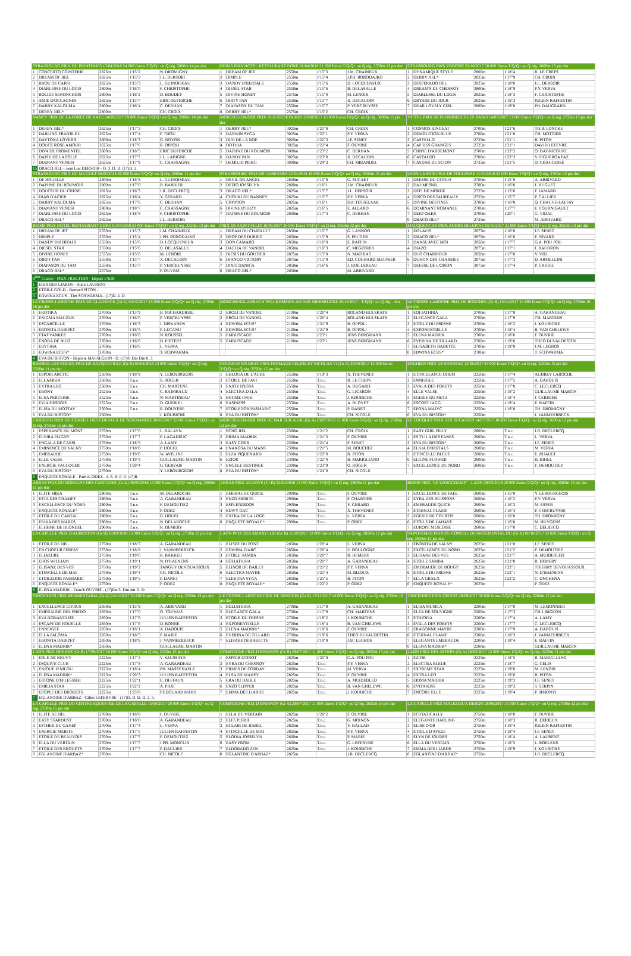| STRASBOURG PRIX DU PRINTEMPS 15/04/2018 24 000 Euros T/Q/Q+ ou Q rég. 2800m 14 pts dur | | | | | REIMS PRIX HOTEL RESTAURANT DORE 01/04/2018 21 000 Euros T/Q/Q+ ou Q rég. 2550m 13 pts dur | | | | | STRASBOURG PRIX PODOSIS 22/10/2017 20 000 Euros T/Q/Q+ ou Q rég. 2800m 15 pts dur | | | | |
| 1 | CONCERTO COINTERIE | 2825m | 1'15"2 | N. DROMIGNY | 1 | DREAM OF JET | 2550m | 1'15"3 | J.M. CHAINEUX | 1 | DYNAMIQUE STYLE | 2800m | 1'18"4 | R. LE CREPS |
| 2 | DREAM OF JIEL | 2825m | 1'15"3 | J.L. DERSOIR | 2 | DIMPLE | 2550m | 1'15"4 | J.PH. BORODAJKO | 2 | DERBY JIEL* | 2825m | 1'17"9 | CH. CROIX |
| 3 | BIJOU DE CARSI | 2825m | 1'15"3 | L. GUINOISEAU | 3 | DANDY D'HERTALS | 2550m | 1'15"6 | D. LOCQUENEUX | 3 | DESPERADO JIEL | 2825m | 1'18"0 | J.L. DERSOIR |
| 4 | DIABLESSE DU LOGIS | 2800m | 1'16"0 | F. CHRISTOPHE | 4 | DIESEL STAR | 2550m | 1'15"6 | B. DELASALLE | 4 | DREAM'S DU CHESNOY | 2800m | 1'18"9 | P.Y. VERVA |
| 5 | BOLIDE SENONCHOIS | 2800m | 1'16"2 | D. BOUDET | 5 | DIVINE HONEY | 2575m | 1'15"0 | M. LENOIR | 5 | DIABLESSE DU LOGIS | 2825m | 1'18"3 | F. CHRISTOPHE |
| 6 | AMIE D'OCCAGNES | 2825m | 1'15"7 | ERIC DUPERCHE | 6 | DIRTY PAN | 2550m | 1'15"7 | X. DECAUDIN | 6 | DRYADE DU JOUR | 2825m | 1'18"3 | JULIEN RAFFESTIN |
| 7 | DARBY KALOUMA | 2800m | 1'16"4 | C. DERHAN | 7 | DIAPASON DU TAM | 2550m | 1'15"7 | P. VERCRUYSSE | 7 | DEAR LOVELY GIRL | 2800m | 1'19"0 | PH. DAUGEARD |
| 0 | DERBY JIEL* | 2800m | | CH. CROIX | 8 | DERBY JIEL* | 2575m | 1'15"2 | CH. CROIX | | | | | |
| NANCY PRIX DE LA FORET DE HAYE 24/09/2017 19 000 Euros T/Q/Q+ ou Q rég. 2600m 14 pts dur | | | | | MONTIER-EN-DER PRIX DES SOCIETAIRES 20/08/2017 13 000 Euros T/Q/Q+ ou Q rég. 3000m 11 pts dur | | | | | VITTEL PRIX DE PLOMBIERES LES BAINS 14/07/2017 13 000 Euros T/Q/Q+ ou Q rég. 2725m 13 pts dur | | | | |
| 1 | DERBY JIEL* | 2625m | 1'17"3 | CH. CROIX | 1 | DERBY JIEL* | 3025m | 1'21"8 | CH. CROIX | 1 | COSMOS RINGEAT | 2700m | 1'21"6 | TH.R. LONCKE |
| 2 | DARLING FRANBLEU | 2625m | 1'17"4 | P. TIJOU | 2 | DARWIN SYGA | 3025m | 1'22"1 | P.Y. VERVA | 2 | DEMOLITION BLUE | 2700m | 1'21"6 | CH. MOTTIER |
| 3 | DAYTONA LOVER'S | 2600m | 1'18"3 | G. NOYON | 3 | DIDI DE LA NOE | 3025m | 1'22"3 | J.F. SENET | 3 | CASTELLO | 2725m | 1'21"1 | B. PITON |
| 4 | DOUCE ROSE AMOUR | 2625m | 1'17"6 | R. OPPOLI | 4 | DOTHIA | 3025m | 1'22"4 | F. OUVRIE | 4 | CAP DES GRANGES | 2725m | 1'21"1 | DAVID LEFEVRE |
| 5 | DIVA DE FROMENTEL | 2600m | 1'18"5 | ERIC DUPERCHE | 5 | DAPHNE DU ROUMOIS | 3000m | 1'23"2 | C. DERHAN | 5 | CHIPIE D'ABBEMONT | 2700m | 1'22"2 | O. DAGNICOURT |
| 6 | DAISY DE LA FOLIE | 2625m | 1'17"7 | J.L. LABIGNE | 6 | DANDY PAN | 3025m | 1'23"0 | X. DECAUDIN | 6 | CASTALDO | 2700m | 1'22"3 | V. FIGUEROA PAZ |
| 7 | DIAMANT VENESI | 2625m | 1'17"9 | C. CHASSAGNE | 7 | DEMILIO PIERJI | 3000m | 1'24"3 | CH. MIRANDEL | 7 | CASDAR DU SCION | 2725m | 1'21"5 | O. CHAUCESSE |
| 15 | DRACO JIEL - Jean Luc DERSOIR - D. 3. D. D. (17)D. 2. | | | | | | | | | | | | | |
| STRASBOURG PRIX DU MUGUET 08/05/2018 20 000 Euros T/Q/Q+ ou Q rég. 2800m 11 pts dur | | | | | STRASBOURG PRIX DE VARENNES 22/04/2018 16 000 Euros T/Q/Q+ ou Q rég. 2800m 15 pts dur | | | | | LYON LA SOIE PRIX DE TOULOUSE 11/04/2018 22 000 Euros T/Q/Q+ ou Q rég. 2700m 12 pts dur | | | | |
| 1 | DE HOUELLE | 2800m | 1'16"8 | L. GUINOISEAU | 1 | DEVIL OR ANGEL | 2800m | 1'15"8 | G. SUCAET | 1 | DEESSE DU CITRUS | 2700m | 1'15"8 | A. ABRIVARD |
| 2 | DAPHNE DU ROUMOIS | 2800m | 1'17"0 | B. BARBIER | 2 | DEZIO JOSSELYN | 2800m | 1'16"1 | J.M. CHAINEUX | 2 | DAUMESNIL | 2700m | 1'16"0 | J. HUGUET |
| 3 | DOUCEUR DU CHENE | 2825m | 1'16"3 | J.R. DECLERCQ | 3 | DRACO JIEL* | 2825m | 1'15"7 | J.L. DERSOIR | 3 | DEFI DE MORGE | 2725m | 1'15"6 | F. JAMARD |
| 4 | DJAB D'ACIER | 2825m | 1'16"4 | Y. GERARD | 4 | CHOUKI DU BANNEY | 2825m | 1'15"7 | P.Y. VERVA | 4 | DISCO DES TAUREAUX | 2725m | 1'15"7 | P. CALLIER |
| 5 | DARBY KALOUMA | 2825m | 1'17"6 | C. DERHAN | 5 | CRYPTON | 2825m | 1'16"1 | D.P. TESSELAAR | 5 | DIVINE DESTINEE | 2700m | 1'16"8 | Q. CHAUVE-LAFFAY |
| 6 | DIAMANT VENESI | 2800m | 1'18"7 | C. CHASSAGNE | 6 | DIVINE D'URZY | 2825m | 1'16"5 | E. ALLARD | 6 | DOMINANT ROMANEE | 2700m | 1'17"7 | E. FOURNIGAULT |
| 7 | DIABLESSE DU LOGIS | 2825m | 1'18"8 | F. CHRISTOPHE | 7 | DAPHNE DU ROUMOIS | 2800m | 1'17"4 | C. DERHAN | 7 | DEEP OAKS | 2700m | 1'20"1 | G. VIDAL |
| 0 | DRACO JIEL* | 2825m | | J.L. DERSOIR | | | | | | 0 | DRACO JIEL* | 2725m | | M. ABRIVARD |
| REIMS PRIX HOTEL RESTAURANT DORE 01/04/2018 21 000 Euros T/Q/Q+ ou Q rég. 2550m 13 pts dur | | | | | PRIX DE SAINT FELIX 16/05/2017 35 000 Euros T/Q/Q+ ou Q rég. 2850m 12 pts dur | | | | | MAUQUENCHY PRIX ANDRE DELEPINE 05/05/2017 21 000 Euros T/Q/Q+ ou Q rég. 2850m 13 pts dur | | | | |
| 1 | DREAM OF JET | 2550m | 1'15"3 | J.M. CHAINEUX | 1 | DREAM DU CHATAULT | 2850m | 1'15"7 | G. LANNOO | 1 | DOLAVIS | 2875m | 1'16"6 | J.F. SENET |
| 2 | DIMPLE | 2550m | 1'15"4 | J.PH. BORODAJKO | 2 | DROP DES DURIEZ | 2850m | 1'15"9 | S. PELTIER | 2 | DRACO JIEL* | 2875m | 1'16"6 | F. NIVARD |
| 3 | DANDY D'HERTALS | 2550m | 1'15"6 | D. LOCQUENEUX | 3 | DON CAMARO | 2850m | 1'16"0 | E. RAFFIN | 3 | DANSE AVEC MOI | 2850m | 1'17"7 | G.A. POU POU |
| 4 | DIESEL STAR | 2550m | 1'15"6 | B. DELASALLE | 4 | DAELIA DE VANDEL | 2850m | 1'16"3 | C. MEGISSIER | 4 | DIAZO | 2875m | 1'17"1 | J. BAUDRON |
| 5 | DIVINE HONEY | 2575m | 1'15"0 | M. LENOIR | 5 | DIESIS DU GOUTIER | 2875m | 1'15"8 | N. MATHIAS | 5 | DUO CHARMEUR | 2850m | 1'17"8 | V. VIEL |
| 6 | DIRTY PAN | 2550m | 1'15"7 | X. DECAUDIN | 6 | DJANGO VICTORY | 2875m | 1'15"9 | ED. COUBARD-MEUNIER | 6 | DUSTIN DES CHARMES | 2875m | 1'17"3 | D. ARMELLINI |
| 7 | DIAPASON DU TAM | 2550m | 1'15"7 | P. VERCRUYSSE | 7 | DIXIT DANICA | 2850m | 1'16"6 | J. BOILLEREAU | 7 | DEESSE DE L'OISON | 2875m | 1'17"4 | P. CASTEL |
| 0 | DRACO JIEL* | 2575m | | F. OUVRIE | 0 | DRACO JIEL* | 2850m | | M. ABRIVARD | | | | | |
| 8<sup>ème</sup> Course - PRIX FRACTION - Départ 17h30 | | | | | | | | | | | | | | |
| 1 | ERIA DES LIARDS - Alain LAURENT - | | | | | | | | | | | | | |
| 2 | ETOILE GOLD - Bernard PITON - | | | | | | | | | | | | | |
| 3 | EDWINA ECUS - Tim SCHWARMA - (17)D. 4. D. | | | | | | | | | | | | | |
| LE CROISE-LAROCHE PRIX DE GLADBECK (Gr A) 04/12/2017 15 000 Euros T/Q/Q+ ou Q rég. 2700m 16 pts dur | | | | | MONCHENGLADBACH WILLKOMMEN AN DER NIERSBUCKE 25/11/2017 - T/Q/Q+ ou Q rég. - dur | | | | | LE CROISE-LAROCHE PRIX DE RONCHIN (Gr B) 13/11/2017 14 000 Euros T/Q/Q+ ou Q rég. 2700m 16 pts dur | | | | |
| 1 | EROTIKA | 2700m | 1'15"9 | B. MICHARDIERE | 2 | EBOLI DE VANDEL | 2100m | 1'20"4 | ROLAND HULSKATH | 1 | EOLIATHIRA | 2700m | 1'17"8 | A. GARANDEAU |
| 2 | ENIGMA MAUZUN | 2700m | 1'16"0 | P. VERCRUYSSE | 2 | EBOLI DE VANDEL | 2100m | 1'20"4 | ROLAND HULSKATH | 2 | ELEGANCE GALA | 2700m | 1'17"9 | CH. MARTENS |
| 3 | ESCARCELLE | 2700m | 1'16"3 | J. NISKANEN | 4 | EDWINA ECUS* | 2100m | 1'21"9 | R. OPPOLI | 3 | ETOILE DU FRESNE | 2700m | 1'18"2 | J. KOUBICHE |
| 4 | EBONITA DAIRPET | 2700m | 1'16"5 | F. LECANU | 4 | EDWINA ECUS* | 2100m | 1'21"9 | R. OPPOLI | 4 | EXPONENTIELLE | 2700m | 1'18"4 | B. VAN GHELEWE |
| 5 | ETAT YANKEE | 2700m | 1'16"6 | N. ROUSSEL | 5 | EMBUSCADE | 2100m | 1'23"1 | JENS BERGMANN | 5 | ELENA MADRIK | 2700m | 1'18"6 | F. OUVRIE |
| 6 | ENORA DE NUIT | 2700m | 1'16"6 | D. PIETERS | 5 | EMBUSCADE | 2100m | 1'23"1 | JENS BERGMANN | 6 | EVERINA DE TILLARD | 2700m | 1'19"6 | THEO DUVALDESTIN |
| 7 | ERYTHIA | 2700m | 1'16"6 | L. VERVA | | | | | | 7 | ELISABETH BABETTE | 2700m | 1'19"8 | J.M. LEGROS |
| 0 | EDWINA ECUS* | 2700m | | T. SCHWARMA | | | | | | 0 | EDWINA ECUS* | 2700m | | T. SCHWARMA |
| 4 | EVA DU BISTON - Baptiste MASSEGUIN - D. (17)8. Dm Dm 8. 3. | | | | | | | | | | | | | |
| BIHOREL LES ROUEN PRIX DE BACQUEVILLE (Gr B) 02/04/2018 13 000 Euros T/Q/Q+ ou Q rég. 2500m 11 pts dur | | | | | GOURNAY EN BRAY PRIX FROMAGE CELINE ET NICOLAS VI (Gr A) 20/08/2017 12 000 Euros T/Q/Q+ ou Q rég. 2550m 12 pts dur | | | | | ENGHIEN PRIX DE FRONSAC 12/08/2017 34 000 Euros T/Q/Q+ ou Q rég. 2250m 15 pts dur | | | | |
| 1 | ESPOIR ARCTIC | 2500m | 1'18"9 | Y. LEBOURGEOIS | 1 | EHLOUA DE L'AUBE | 2550m | 1'19"3 | X. THEVENET | 1 | ETINCELANTE OHEM | 2250m | 1'17"4 | AUDREY LAROCHE |
| 2 | ELLAMIKA | 2500m | T.n.c. | S. ROGER | 2 | ETOILE DE FAVI | 2550m | T.n.c. | R. LE CREPS | 2 | ENNEIGEE | 2250m | 1'17"5 | A. DABOUIS |
| 3 | EXTRA LEO | 2500m | T.n.c. | CH. MARTENS | 3 | ENJOY D'ESSA | 2550m | T.n.c. | A. DUGARD | 3 | EVALA DES FORETS | 2250m | 1'17"8 | C. LECLERCQ |
| 4 | EBONY | 2525m | T.n.c. | C. RAIMBAUD | 4 | ELECTRA D'ELA | 2550m | T.n.c. | G. LIGERON | 4 | ELLE VALSE | 2250m | 1'18"2 | GUILLAUME MARTIN |
| 5 | ELSA PERCERIE | 2525m | T.n.c. | N. MARTINEAU | 5 | ESTIME UNIK | 2550m | T.n.c. | J. KOUBICHE | 5 | EGERIE DU METZ | 2250m | 1'18"4 | J. CERISIER |
| 6 | EVIA DESBOIS | 2525m | T.n.c. | D. GUERIEL | 6 | EASINESS | 2550m | T.n.c. | A. BLOYET | 6 | ESCORT JAGG | 2250m | 1'19"4 | E. RAFFIN |
| 7 | ELISA DU MOTTAY | 2500m | T.n.c. | R. DOUYERE | 7 | ETOILEDOR PASMARIC | 2550m | T.n.c. | P. DANET | 7 | EPONA MAJYC | 2250m | 1'19"8 | TH. DROMIGNY |
| 0 | EVA DU BISTON* | 2500m | | J. KOUBICHE | 8 | EVA DU BISTON* | 2550m | T.n.c. | CH. NICOLE | 0 | EVA DU BISTON* | 2250m | | J. VANMEERBECK |
| CABOURG PRIX DU CONSEIL DES CHEVAUX DE NORMANDIE 28/07/2017 22 000 Euros T/Q/Q+ ou Q rég. 2750m 15 pts dur | | | | | MONTIER-EN-DER PRIX DE BAR SUR AUBE (Gr A) 23/07/2017 11 000 Euros T/Q/Q+ ou Q rég. 2300m 12 pts dur | | | | | LE TOUQUET PRIX DES BECASSES 14/07/2017 10 000 Euros T/Q/Q+ ou Q rég. 2600m 12 pts dur | | | | |
| 1 | ESPERANCE DU MONT | 2750m | 1'17"0 | L. BALAYN | 1 | ECHO JIEL | 2300m | 1'21"2 | CH. CROIX | 1 | EASY GIRL FILLY | 2600m | T.n.c. | J.R. DECLERCQ |
| 2 | ELVIRA FLIGNY | 2750m | 1'17"7 | F. LAGADEUC | 2 | ERIMA MADRIK | 2300m | 1'21"3 | F. OUVRIE | 1 | ES TU LA DES FANES | 2600m | T.n.c. | L. VERVA |
| 3 | ENGALA DE CARSI | 2750m | 1'18"5 | A. LAMY | 3 | EASY GOER | 2300m | 1'21"4 | F. SENET | 3 | EVA DU BISTON* | 2600m | T.n.c. | J.F. SENET |
| 4 | EMINENCE DE VALNY | 2750m | 1'18"8 | P. HOUEL | 4 | ENAKOSA DU MANS | 2300m | 1'21"5 | M. BOUCHEZ | 4 | ELKIA D'HERTALS | 2600m | T.n.c. | M. VERVA |
| 5 | EMERAUDE | 2750m | 1'19"0 | W. AVELINE | 5 | ELZA PIQUENARD | 2300m | 1'22"0 | B. PITON | 5 | ETINCELLE BLEUE | 2600m | T.n.c. | E. RUAULT |
| 6 | ELLE VALSE | 2750m | 1'19"3 | GUILLAUME MARTIN | 6 | EZIOR | 2300m | 1'22"0 | B. MARIGLIANO | 6 | ELGINE FLOWER | 2600m | T.n.c. | H. BIHEL |
| 7 | ENERGIE VAULOGER | 2750m | 1'20"4 | G. GERVAIS | 7 | ENGELE DESTINEE | 2300m | 1'23"9 | O. ROGER | 7 | EXCELLENCE DU NORD | 2600m | T.n.c. | F. DEMOUTIEZ |
| 0 | EVA DU BISTON* | 2750m | | Y. LEBOURGEOIS | 8 | EVA DU BISTON* | 2300m | 1'24"0 | CH. NICOLE | | | | | |
| 5 | ENQUETE ROYALE - Patrick ODEZ - 4. 6. R. 0. 0. (17)R. | | | | | | | | | | | | | |
| ARRAS PRIX DU DOMAINE DES CASCADES (Gr A) 08/05/2018 13 000 Euros T/Q/Q+ ou Q rég. 2900m 11 pts dur | | | | | ARRAS PRIX ARAMYS (Gr B) 22/04/2018 13 000 Euros T/Q/Q+ ou Q rég. 2900m 11 pts dur | | | | | REIMS PRIX "LE LONGCHAMP" - LAON 29/03/2018 20 000 Euros T/Q/Q+ ou Q rég. 2600m 13 pts dur | | | | |
| 1 | ELITE MIKA | 2900m | T.n.c. | M. DELAROCHE | 1 | EMERAUDE QUICK | 2900m | T.n.c. | F. OUVRIE | 1 | EXCELLENCE DE FAEL | 2600m | 1'15"8 | Y. LEBOURGEOIS |
| 2 | ESTA DES CHAMPS | 2900m | T.n.c. | A. GARANDEAU | 2 | ENZO MERITE | 2900m | T.n.c. | F. CHARTIER | 2 | EYRA DES BUISSONS | 2600m | 1'16"2 | P.Y. VERVA |
| 3 | EXCELLENCE DU NORD | 2900m | T.n.c. | F. DEMOUTIEZ | 3 | ESPLENDIDOS | 2900m | T.n.c. | Y. GERARD | 3 | EMERAUDE QUICK | 2600m | 1'16"2 | M. ESPER |
| 4 | ENQUETE ROYALE* | 2900m | T.n.c. | P. ODEZ | 4 | EDWY DAC | 2900m | T.n.c. | X. THEVENET | 4 | ETERNAL FLAME | 2600m | 1'16"4 | P. VERCRUYSSE |
| 5 | ETOILE DU CANTAL | 2900m | T.n.c. | G. HOUEL | 5 | EXTRA DE LA LOGE | 2900m | T.n.c. | L. VERVA | 5 | EGERIE DE COURTIS | 2600m | 1'16"8 | TH. DROMIGNY |
| 6 | ERIKA DES MARES | 2900m | T.n.c. | N. DELAROCHE | 6 | ENQUETE ROYALE* | 2900m | T.n.c. | P. ODEZ | 6 | ETOILE DE LAHAYE | 2600m | 1'16"8 | M. HUYGENS |
| 7 | ELHEME DE BLONDEL | 2900m | T.n.c. | R. HEMERY | | | | | | 7 | EUROPE MESLOISE | 2600m | 1'17"0 | C. DELBECQ |
| LA CAPELLE PRIX D'AUBENTON (Gr B) 18/03/2018 13 000 Euros T/Q/Q+ ou Q rég. 2750m 13 pts dur | | | | | LAON PRIX DES AMARYLLIS (Gr B) 15/10/2017 12 000 Euros T/Q/Q+ ou Q rég. 2850m 12 pts dur | | | | | SAINT-OMER PRIX DU CONSEIL DEPARTEMENTAL DU (Gr B) 01/10/2017 12 000 Euros T/Q/Q+ ou Q rég. 2625m 12 pts dur | | | | |
| 1 | ETOILE DE JIEL | 2750m | 1'18"7 | A. GARANDEAU | 1 | ELISEE DU PONT | 2850m | 1'20"4 | L. VERVA | 1 | EBONITA DE VALNY | 2625m | 1'21"0 | J.F. SENET |
| 2 | EN CHOEUR FERFAY | 2750m | 1'18"8 | J. VANMEERBECK | 2 | EDWINA D'ARC | 2850m | 1'20"4 | V. BOULOGNE | 2 | EXCELLENCE DU NORD | 2625m | 1'21"2 | F. DEMOUTIEZ |
| 3 | ELIAZURE | 2750m | 1'19"0 | R. BAKKER | 3 | ETOILE SAMBA | 2850m | 1'20"7 | R. HEMERY | 3 | ELISANE DES VES | 2625m | 1'21"7 | A. MUIDEBLED |
| 4 | EROS WILLIAM | 2750m | 1'19"1 | N. D'HAENENS | 4 | EOLIATHIRA | 2850m | 1'20"7 | A. GARANDEAU | 4 | ETOILE SAMBA | 2625m | 1'21"8 | R. HEMERY |
| 5 | ELISANE DES VES | 2750m | 1'19"2 | TANGUY DEVOUASSOUX | 5 | ELINOR DE BAILLY | 2850m | 1'21"2 | P.Y. VERVA | 5 | EMERAUDE DE BOUGY | 2625m | 1'22"1 | THIERRY DEVOUASSOUX |
| 6 | ETINCELLE DE MAI | 2750m | 1'19"4 | CH. NICOLE | 6 | ELECTRA MAYBE | 2850m | 1'21"4 | M. BIZOUX | 6 | ETOILE DU FRESNE | 2625m | 1'22"1 | N. D'HAENENS |
| 7 | ETOILEDOR PASMARIC | 2750m | 1'19"5 | P. DANET | 7 | ELEKTRA SYGA | 2850m | 1'21"5 | B. PITON | 7 | ELLA GRAUX | 2625m | 1'22"2 | C. ONGHENA |
| 0 | ENQUETE ROYALE* | 2750m | | P. ODEZ | 8 | ENQUETE ROYALE* | 2850m | 1'22"2 | P. ODEZ | 0 | ENQUETE ROYALE* | 2625m | | P. ODEZ |
| 6 | ELENA MADRIK - Franck OUVRIE - (17)0m 5. Dm 4m D. D. | | | | | | | | | | | | | |
| VINCENNES PRIX HERMENTARIA (Gr A) 24/11/2017 34 000 Euros T/Q/Q+ ou Q rég. 2850m 13 pts dur | | | | | LE CROISE-LAROCHE PRIX DE RONCHIN (Gr B) 13/11/2017 14 000 Euros T/Q/Q+ ou Q rég. 2700m 16 pts dur | | | | | VINCENNES PRIX CRUCIS 26/09/2017 38 000 Euros T/Q/Q+ ou Q rég. 2200m 15 pts dur | | | | |
| 1 | EXCELLENCE CITRUS | 2850m | 1'15"9 | A. ABRIVARD | 1 | EOLIATHIRA | 2700m | 1'17"8 | A. GARANDEAU | 1 | ELISA MUSICA | 2200m | 1'17"0 | M. LEMONNIER |
| 2 | EMERAUDE DEL PHEDO | 2850m | 1'17"0 | O. TOUVAIS | 2 | ELEGANCE GALA | 2700m | 1'17"9 | CH. MARTENS | 2 | ELZA DE SOUVIGNE | 2200m | 1'17"3 | CH.J. BIGEON |
| 3 | EVA NONANTAISE | 2850m | 1'17"6 | JULIEN RAFFESTIN | 3 | ETOILE DU FRESNE | 2700m | 1'18"2 | J. KOUBICHE | 3 | ETHIOPIA | 2200m | 1'17"4 | A. LAMY |
| 4 | ESCAPE DE HOUELLE | 2850m | 1'17"6 | D. BONNE | 4 | EXPONENTIELLE | 2700m | 1'18"4 | B. VAN GHELEWE | 4 | EVALA DES FORETS | 2200m | 1'17"7 | C. LECLERCQ |
| 5 | ENNEIGEE | 2850m | 1'18"1 | A. DABOUIS | 5 | ELENA MADRIK* | 2700m | 1'18"6 | F. OUVRIE | 5 | ERAGONNE MAYBE | 2200m | 1'17"9 | A. DABOUIS |
| 6 | ELLA PALOMA | 2850m | 1'18"5 | P. MARIE | 6 | EVERINA DE TILLARD | 2700m | 1'19"6 | THEO DUVALDESTIN | 6 | ETERNAL FLAME | 2200m | 1'18"3 | J. VANMEERBECK |
| 7 | EBONITA DAIRPET | 2850m | 1'18"6 | J. VANMEERBECK | 7 | ELISABETH BABETTE | 2700m | 1'19"8 | J.M. LEGROS | 7 | ELEGANTE EMERAUDE | 2200m | 1'18"4 | E. RAFFIN |
| 0 | ELENA MADRIK* | 2850m | | GUILLAUME MARTIN | | | | | | 0 | ELENA MADRIK* | 2200m | | GUILLAUME MARTIN |
| LAON PRIX DES IRIS (Gr B) 17/09/2017 16 000 Euros T/Q/Q+ ou Q rég. 2225m 13 pts dur | | | | | COMPIEGNE PRIX D'EPERNON (Gr B) 29/07/2017 11 000 Euros T/Q/Q+ ou Q rég. 2825m 13 pts dur | | | | | LAON PRIX DES ASTERS (Gr A) 28/05/2017 12 000 Euros T/Q/Q+ ou Q rég. 2225m 11 pts dur | | | | |
| 1 | EOLE DE NEUVY | 2225m | 1'17"4 | V. SAUSSAYE | 1 | ESPOIR D'ONOT | 2825m | 1'25"8 | G.A. POU POU | 1 | EZIOR | 2225m | 1'18"5 | B. MARIGLIANO |
| 2 | ESQUIVE CLUB | 2225m | 1'17"8 | A. GARANDEAU | 2 | EYRA DU CHESNOY | 2825m | T.n.c. | P.Y. VERVA | 2 | ELECTRA BLEUE | 2225m | 1'18"7 | G. CELIS |
| 3 | ENJOUE JENILOU | 2225m | 1'18"4 | PH. MASSCHAELE | 3 | ERMES DE CORDAY | 2800m | T.n.c. | M. VERVA | 3 | EXTREME STAR | 2225m | 1'19"0 | M. LENOIR |
| 4 | ELENA MADRIK* | 2225m | 1'20"3 | JULIEN RAFFESTIN | 4 | ELSA DE MAHEY | 2825m | T.n.c. | F. OUVRIE | 4 | EXTRA LEO | 2225m | 1'19"0 | B. PITON |
| 5 | ERTONE D'EPLESSIER | 2225m | 1'22"1 | C. DEFFAUX | 5 | ERA DU HABLE | 2825m | T.n.c. | A. MUIDEBLED | 5 | ERIMA MADRIK | 2225m | 1'19"2 | J.F. SENET |
| 6 | EMILIA STAR | 2225m | 1'22"2 | A. PRAT | 6 | ENZO SLIPPER | 2825m | T.n.c. | B. VAN GHELEWE | 6 | EVITA KISS | 2225m | 1'19"3 | S. SERPIN |
| 7 | EPOPEE DES BROUETS | 2225m | 1'25"8 | P.EDOUARD MARY | 7 | EMMA DES LIARDS | 2825m | T.n.c. | J. KOUBICHE | 7 | ENCORE ELLE | 2225m | 1'19"4 | P. SIMONYI |
| 7 | EGLANTINE D'ARBAZ - Gilles LEFEBVRE - (17)D. D. D. D. 2. 5. | | | | | | | | | | | | | |
| LA CAPELLE PRIX DU CENTRE EQUESTRE DE LA CAPELLE 15/08/2017 20 000 Euros T/Q/Q+ ou Q rég. 2700m 15 pts dur | | | | | COMPIEGNE PRIX D'EPERNON (Gr A) 29/07/2017 11 000 Euros T/Q/Q+ ou Q rég. 2825m 13 pts dur | | | | | LA CAPELLE PRIX MALEZIEUX DEHON 28/06/2017 16 000 Euros T/Q/Q+ ou Q rég. 2750m 12 pts dur | | | | |
| 1 | ELITE DE JIEL | 2700m | 1'16"8 | F. OUVRIE | 1 | ELLA DU VERTAIN | 2825m | 1'28"2 | F. OUVRIE | 1 | ECSTATICALLY | 2750m | 1'18"0 | F. OUVRIE |
| 2 | EASY STARDUST | 2700m | 1'16"8 | A. GARANDEAU | 2 | ELFE PIERJI | 2825m | T.n.c. | G. MOINON | 2 | ELEGANTE DARLING | 2750m | 1'18"3 | R. DERIEUX |
| 3 | ESTHER DU GANEP | 2700m | 1'17"4 | L. VERVA | 3 | ECLAIR DE BABEL | 2825m | T.n.c. | Y. HALLAIS | 3 | ELISE D'OR | 2750m | 1'18"4 | JULIEN RAFFESTIN |
| 4 | ENERGIE MERITE | 2700m | 1'17"5 | JULIEN RAFFESTIN | 4 | ETINCELLE DE MAI | 2825m | T.n.c. | P.Y. VERVA | 4 | ETOILE D'AVEZE | 2750m | 1'18"4 | J.F. SENET |
| 5 | ETOILE DE BEAUVOIS | 2700m | 1'17"5 | F. DEMOUTIEZ | 5 | ELODIA JOSSELYN | 2800m | T.n.c. | P. MARIE | 5 | ELYN DE JOUDES | 2750m | 1'18"4 | A. LAURENT |
| 6 | ELLA DU VERTAIN | 2700m | 1'17"7 | J.PH. MONCLIN | 6 | EASY FROM | 2800m | T.n.c. | G. LEFEBVRE | 6 | ELLA DU VERTAIN | 2750m | 1'18"5 | L. ROELENS |
| 7 | ETOILE DES BROUETS | 2700m | 1'17"7 | P. DAULIER | 7 | ELDORADO ZEN | 2825m | T.n.c. | J. KOUBICHE | 7 | EMMA DES LIARDS | 2750m | 1'19"9 | J. KOUBICHE |
| 0 | EGLANTINE D'ARBAZ* | 2700m | | CH. NICOLE | 0 | EGLANTINE D'ARBAZ* | 2825m | | J.R. DECLERCQ | 0 | EGLANTINE D'ARBAZ* | 2750m | | J.R. DECLERCQ |